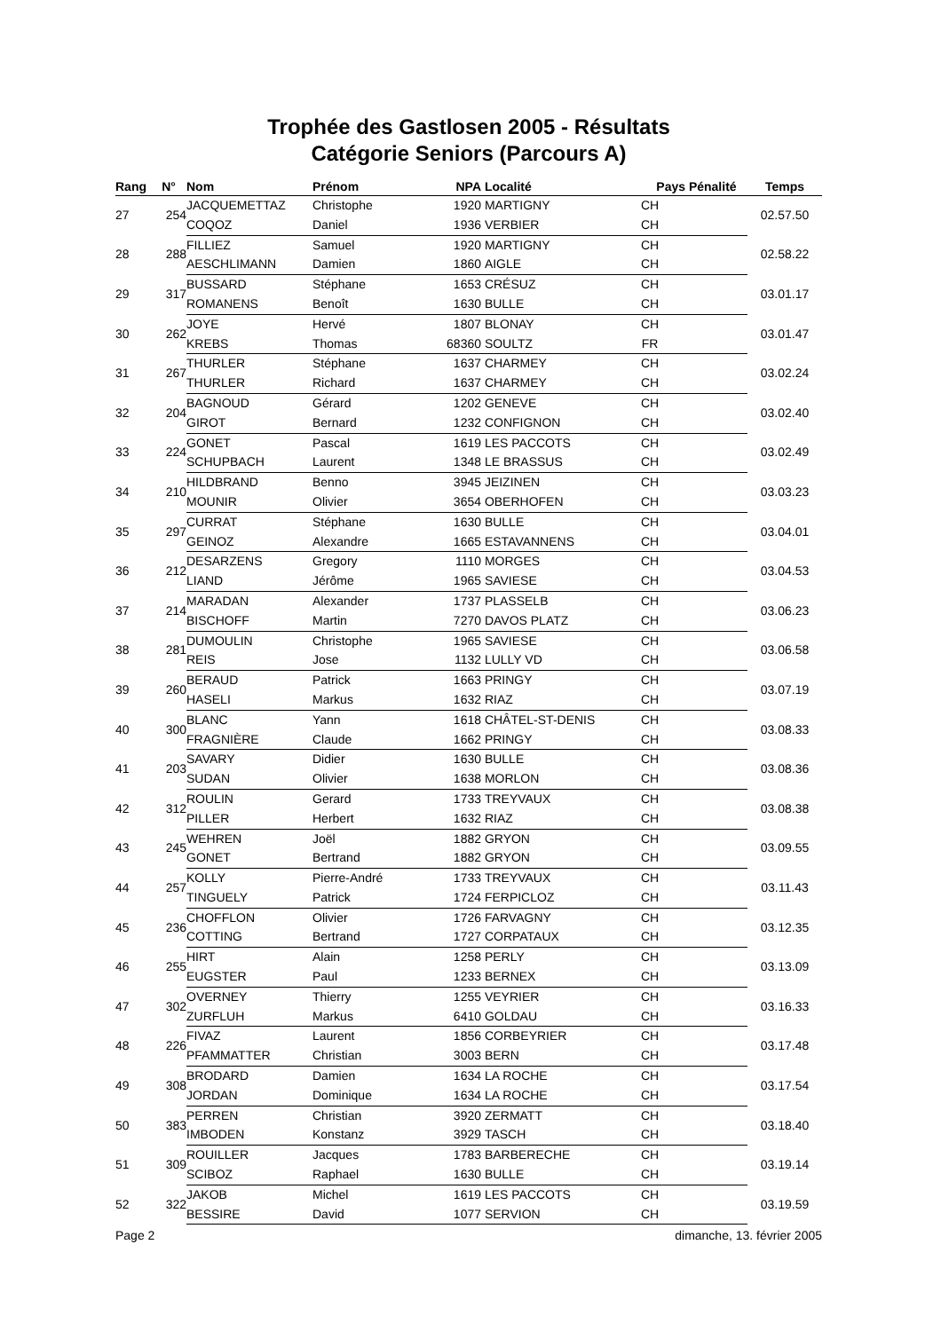Trophée des Gastlosen 2005 - Résultats
Catégorie Seniors (Parcours A)
| Rang | N° | Nom | Prénom | NPA | Localité | Pays | Pénalité | Temps |
| --- | --- | --- | --- | --- | --- | --- | --- | --- |
| 27 | 254 | JACQUEMETTAZ | Christophe | 1920 | MARTIGNY | CH | | 02.57.50 |
| | | COQOZ | Daniel | 1936 | VERBIER | CH | | |
| 28 | 288 | FILLIEZ | Samuel | 1920 | MARTIGNY | CH | | 02.58.22 |
| | | AESCHLIMANN | Damien | 1860 | AIGLE | CH | | |
| 29 | 317 | BUSSARD | Stéphane | 1653 | CRÉSUZ | CH | | 03.01.17 |
| | | ROMANENS | Benoît | 1630 | BULLE | CH | | |
| 30 | 262 | JOYE | Hervé | 1807 | BLONAY | CH | | 03.01.47 |
| | | KREBS | Thomas | 68360 | SOULTZ | FR | | |
| 31 | 267 | THURLER | Stéphane | 1637 | CHARMEY | CH | | 03.02.24 |
| | | THURLER | Richard | 1637 | CHARMEY | CH | | |
| 32 | 204 | BAGNOUD | Gérard | 1202 | GENEVE | CH | | 03.02.40 |
| | | GIROT | Bernard | 1232 | CONFIGNON | CH | | |
| 33 | 224 | GONET | Pascal | 1619 | LES PACCOTS | CH | | 03.02.49 |
| | | SCHUPBACH | Laurent | 1348 | LE BRASSUS | CH | | |
| 34 | 210 | HILDBRAND | Benno | 3945 | JEIZINEN | CH | | 03.03.23 |
| | | MOUNIR | Olivier | 3654 | OBERHOFEN | CH | | |
| 35 | 297 | CURRAT | Stéphane | 1630 | BULLE | CH | | 03.04.01 |
| | | GEINOZ | Alexandre | 1665 | ESTAVANNENS | CH | | |
| 36 | 212 | DESARZENS | Gregory | 1110 | MORGES | CH | | 03.04.53 |
| | | LIAND | Jérôme | 1965 | SAVIESE | CH | | |
| 37 | 214 | MARADAN | Alexander | 1737 | PLASSELB | CH | | 03.06.23 |
| | | BISCHOFF | Martin | 7270 | DAVOS PLATZ | CH | | |
| 38 | 281 | DUMOULIN | Christophe | 1965 | SAVIESE | CH | | 03.06.58 |
| | | REIS | Jose | 1132 | LULLY VD | CH | | |
| 39 | 260 | BERAUD | Patrick | 1663 | PRINGY | CH | | 03.07.19 |
| | | HASELI | Markus | 1632 | RIAZ | CH | | |
| 40 | 300 | BLANC | Yann | 1618 | CHÂTEL-ST-DENIS | CH | | 03.08.33 |
| | | FRAGNIÈRE | Claude | 1662 | PRINGY | CH | | |
| 41 | 203 | SAVARY | Didier | 1630 | BULLE | CH | | 03.08.36 |
| | | SUDAN | Olivier | 1638 | MORLON | CH | | |
| 42 | 312 | ROULIN | Gerard | 1733 | TREYVAUX | CH | | 03.08.38 |
| | | PILLER | Herbert | 1632 | RIAZ | CH | | |
| 43 | 245 | WEHREN | Joël | 1882 | GRYON | CH | | 03.09.55 |
| | | GONET | Bertrand | 1882 | GRYON | CH | | |
| 44 | 257 | KOLLY | Pierre-André | 1733 | TREYVAUX | CH | | 03.11.43 |
| | | TINGUELY | Patrick | 1724 | FERPICLOZ | CH | | |
| 45 | 236 | CHOFFLON | Olivier | 1726 | FARVAGNY | CH | | 03.12.35 |
| | | COTTING | Bertrand | 1727 | CORPATAUX | CH | | |
| 46 | 255 | HIRT | Alain | 1258 | PERLY | CH | | 03.13.09 |
| | | EUGSTER | Paul | 1233 | BERNEX | CH | | |
| 47 | 302 | OVERNEY | Thierry | 1255 | VEYRIER | CH | | 03.16.33 |
| | | ZURFLUH | Markus | 6410 | GOLDAU | CH | | |
| 48 | 226 | FIVAZ | Laurent | 1856 | CORBEYRIER | CH | | 03.17.48 |
| | | PFAMMATTER | Christian | 3003 | BERN | CH | | |
| 49 | 308 | BRODARD | Damien | 1634 | LA ROCHE | CH | | 03.17.54 |
| | | JORDAN | Dominique | 1634 | LA ROCHE | CH | | |
| 50 | 383 | PERREN | Christian | 3920 | ZERMATT | CH | | 03.18.40 |
| | | IMBODEN | Konstanz | 3929 | TASCH | CH | | |
| 51 | 309 | ROUILLER | Jacques | 1783 | BARBERECHE | CH | | 03.19.14 |
| | | SCIBOZ | Raphael | 1630 | BULLE | CH | | |
| 52 | 322 | JAKOB | Michel | 1619 | LES PACCOTS | CH | | 03.19.59 |
| | | BESSIRE | David | 1077 | SERVION | CH | | |
Page 2 dimanche, 13. février 2005